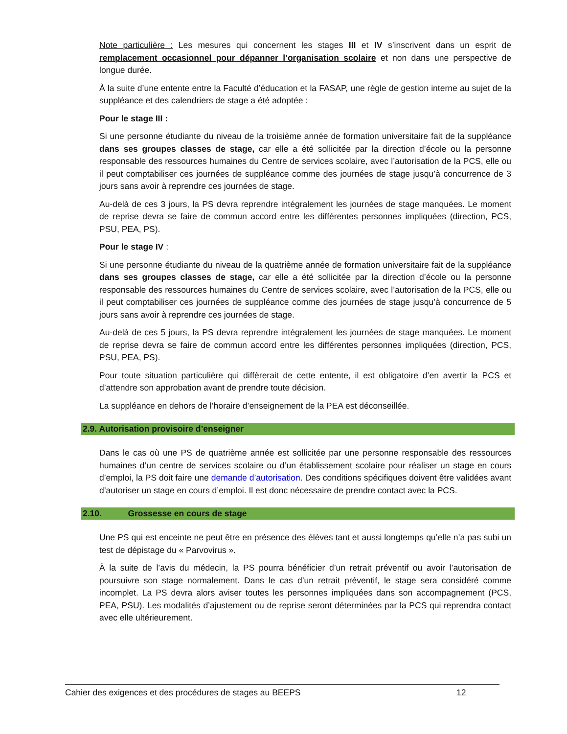Note particulière : Les mesures qui concernent les stages III et IV s’inscrivent dans un esprit de remplacement occasionnel pour dépanner l’organisation scolaire et non dans une perspective de longue durée.
À la suite d’une entente entre la Faculté d’éducation et la FASAP, une règle de gestion interne au sujet de la suppléance et des calendriers de stage a été adoptée :
Pour le stage III :
Si une personne étudiante du niveau de la troisième année de formation universitaire fait de la suppléance dans ses groupes classes de stage, car elle a été sollicitée par la direction d’école ou la personne responsable des ressources humaines du Centre de services scolaire, avec l’autorisation de la PCS, elle ou il peut comptabiliser ces journées de suppléance comme des journées de stage jusqu’à concurrence de 3 jours sans avoir à reprendre ces journées de stage.
Au-delà de ces 3 jours, la PS devra reprendre intégralement les journées de stage manquées. Le moment de reprise devra se faire de commun accord entre les différentes personnes impliquées (direction, PCS, PSU, PEA, PS).
Pour le stage IV :
Si une personne étudiante du niveau de la quatrième année de formation universitaire fait de la suppléance dans ses groupes classes de stage, car elle a été sollicitée par la direction d’école ou la personne responsable des ressources humaines du Centre de services scolaire, avec l’autorisation de la PCS, elle ou il peut comptabiliser ces journées de suppléance comme des journées de stage jusqu’à concurrence de 5 jours sans avoir à reprendre ces journées de stage.
Au-delà de ces 5 jours, la PS devra reprendre intégralement les journées de stage manquées. Le moment de reprise devra se faire de commun accord entre les différentes personnes impliquées (direction, PCS, PSU, PEA, PS).
Pour toute situation particulière qui diffèrerait de cette entente, il est obligatoire d’en avertir la PCS et d’attendre son approbation avant de prendre toute décision.
La suppléance en dehors de l’horaire d’enseignement de la PEA est déconseillée.
2.9. Autorisation provisoire d’enseigner
Dans le cas où une PS de quatrième année est sollicitée par une personne responsable des ressources humaines d’un centre de services scolaire ou d’un établissement scolaire pour réaliser un stage en cours d’emploi, la PS doit faire une demande d’autorisation. Des conditions spécifiques doivent être validées avant d’autoriser un stage en cours d’emploi. Il est donc nécessaire de prendre contact avec la PCS.
2.10. Grossesse en cours de stage
Une PS qui est enceinte ne peut être en présence des élèves tant et aussi longtemps qu’elle n’a pas subi un test de dépistage du « Parvovirus ».
À la suite de l’avis du médecin, la PS pourra bénéficier d’un retrait préventif ou avoir l’autorisation de poursuivre son stage normalement. Dans le cas d’un retrait préventif, le stage sera considéré comme incomplet. La PS devra alors aviser toutes les personnes impliquées dans son accompagnement (PCS, PEA, PSU). Les modalités d’ajustement ou de reprise seront déterminées par la PCS qui reprendra contact avec elle ultérieurement.
Cahier des exigences et des procédures de stages au BEEPS 12